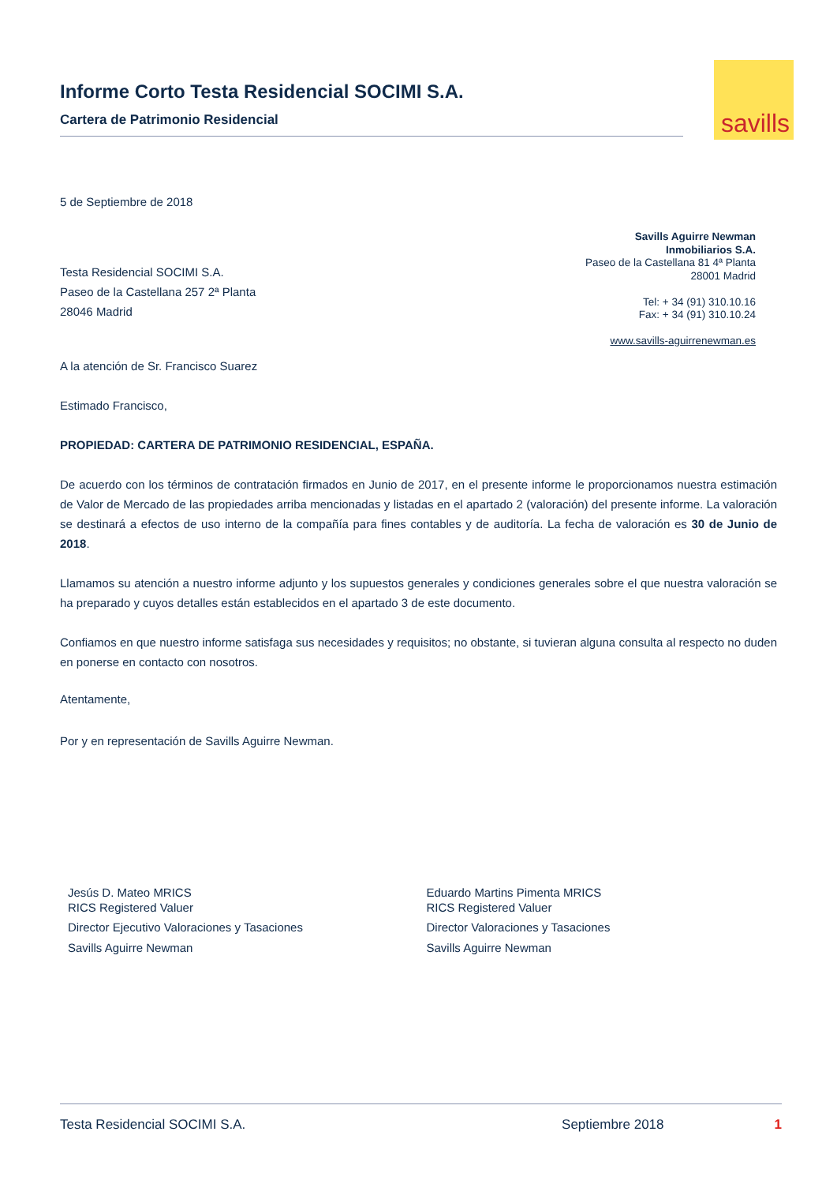savills
Informe Corto Testa Residencial SOCIMI S.A.
Cartera de Patrimonio Residencial
5 de Septiembre de 2018
Testa Residencial SOCIMI S.A.
Paseo de la Castellana 257 2ª Planta
28046 Madrid
Savills Aguirre Newman
Inmobiliarios S.A.
Paseo de la Castellana 81 4ª Planta
28001 Madrid
Tel: + 34 (91) 310.10.16
Fax: + 34 (91) 310.10.24
www.savills-aguirrenewman.es
A la atención de Sr. Francisco Suarez
Estimado Francisco,
PROPIEDAD: CARTERA DE PATRIMONIO RESIDENCIAL, ESPAÑA.
De acuerdo con los términos de contratación firmados en Junio de 2017, en el presente informe le proporcionamos nuestra estimación de Valor de Mercado de las propiedades arriba mencionadas y listadas en el apartado 2 (valoración) del presente informe. La valoración se destinará a efectos de uso interno de la compañía para fines contables y de auditoría. La fecha de valoración es 30 de Junio de 2018.
Llamamos su atención a nuestro informe adjunto y los supuestos generales y condiciones generales sobre el que nuestra valoración se ha preparado y cuyos detalles están establecidos en el apartado 3 de este documento.
Confiamos en que nuestro informe satisfaga sus necesidades y requisitos; no obstante, si tuvieran alguna consulta al respecto no duden en ponerse en contacto con nosotros.
Atentamente,
Por y en representación de Savills Aguirre Newman.
Jesús D. Mateo MRICS
RICS Registered Valuer
Director Ejecutivo Valoraciones y Tasaciones
Savills Aguirre Newman
Eduardo Martins Pimenta MRICS
RICS Registered Valuer
Director Valoraciones y Tasaciones
Savills Aguirre Newman
Testa Residencial SOCIMI S.A. Septiembre 2018 1